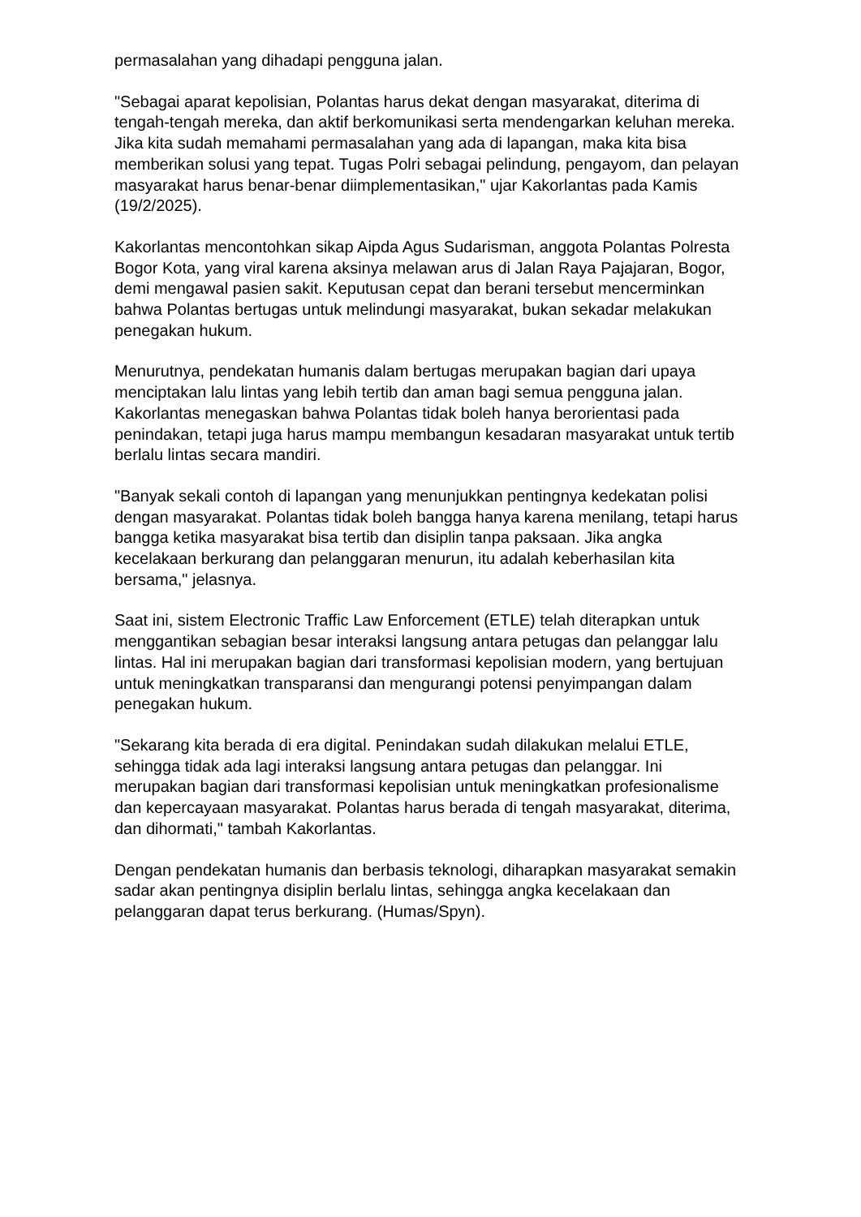permasalahan yang dihadapi pengguna jalan.
"Sebagai aparat kepolisian, Polantas harus dekat dengan masyarakat, diterima di tengah-tengah mereka, dan aktif berkomunikasi serta mendengarkan keluhan mereka. Jika kita sudah memahami permasalahan yang ada di lapangan, maka kita bisa memberikan solusi yang tepat. Tugas Polri sebagai pelindung, pengayom, dan pelayan masyarakat harus benar-benar diimplementasikan," ujar Kakorlantas pada Kamis (19/2/2025).
Kakorlantas mencontohkan sikap Aipda Agus Sudarisman, anggota Polantas Polresta Bogor Kota, yang viral karena aksinya melawan arus di Jalan Raya Pajajaran, Bogor, demi mengawal pasien sakit. Keputusan cepat dan berani tersebut mencerminkan bahwa Polantas bertugas untuk melindungi masyarakat, bukan sekadar melakukan penegakan hukum.
Menurutnya, pendekatan humanis dalam bertugas merupakan bagian dari upaya menciptakan lalu lintas yang lebih tertib dan aman bagi semua pengguna jalan. Kakorlantas menegaskan bahwa Polantas tidak boleh hanya berorientasi pada penindakan, tetapi juga harus mampu membangun kesadaran masyarakat untuk tertib berlalu lintas secara mandiri.
"Banyak sekali contoh di lapangan yang menunjukkan pentingnya kedekatan polisi dengan masyarakat. Polantas tidak boleh bangga hanya karena menilang, tetapi harus bangga ketika masyarakat bisa tertib dan disiplin tanpa paksaan. Jika angka kecelakaan berkurang dan pelanggaran menurun, itu adalah keberhasilan kita bersama," jelasnya.
Saat ini, sistem Electronic Traffic Law Enforcement (ETLE) telah diterapkan untuk menggantikan sebagian besar interaksi langsung antara petugas dan pelanggar lalu lintas. Hal ini merupakan bagian dari transformasi kepolisian modern, yang bertujuan untuk meningkatkan transparansi dan mengurangi potensi penyimpangan dalam penegakan hukum.
"Sekarang kita berada di era digital. Penindakan sudah dilakukan melalui ETLE, sehingga tidak ada lagi interaksi langsung antara petugas dan pelanggar. Ini merupakan bagian dari transformasi kepolisian untuk meningkatkan profesionalisme dan kepercayaan masyarakat. Polantas harus berada di tengah masyarakat, diterima, dan dihormati," tambah Kakorlantas.
Dengan pendekatan humanis dan berbasis teknologi, diharapkan masyarakat semakin sadar akan pentingnya disiplin berlalu lintas, sehingga angka kecelakaan dan pelanggaran dapat terus berkurang. (Humas/Spyn).